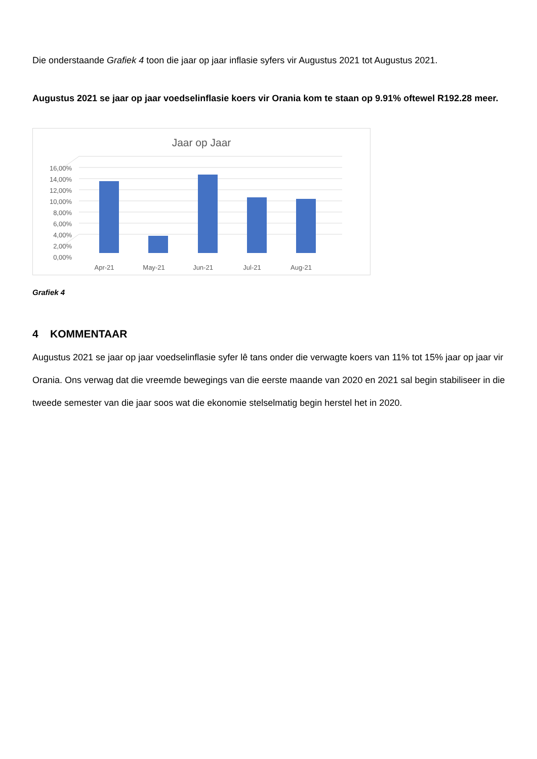Die onderstaande Grafiek 4 toon die jaar op jaar inflasie syfers vir Augustus 2021 tot Augustus 2021.
Augustus 2021 se jaar op jaar voedselinflasie koers vir Orania kom te staan op 9.91% oftewel R192.28 meer.
Jaar op Jaar
16,00%
14,00%
12,00%
10,00%
8,00%
6,00%
4,00%
2,00%
0,00%
Apr-21
May-21
Jun-21
Jul-21
Aug-21
Grafiek 4
4 KOMMENTAAR
Augustus 2021 se jaar op jaar voedselinflasie syfer lê tans onder die verwagte koers van 11% tot 15% jaar op jaar vir Orania. Ons verwag dat die vreemde bewegings van die eerste maande van 2020 en 2021 sal begin stabiliseer in die tweede semester van die jaar soos wat die ekonomie stelselmatig begin herstel het in 2020.